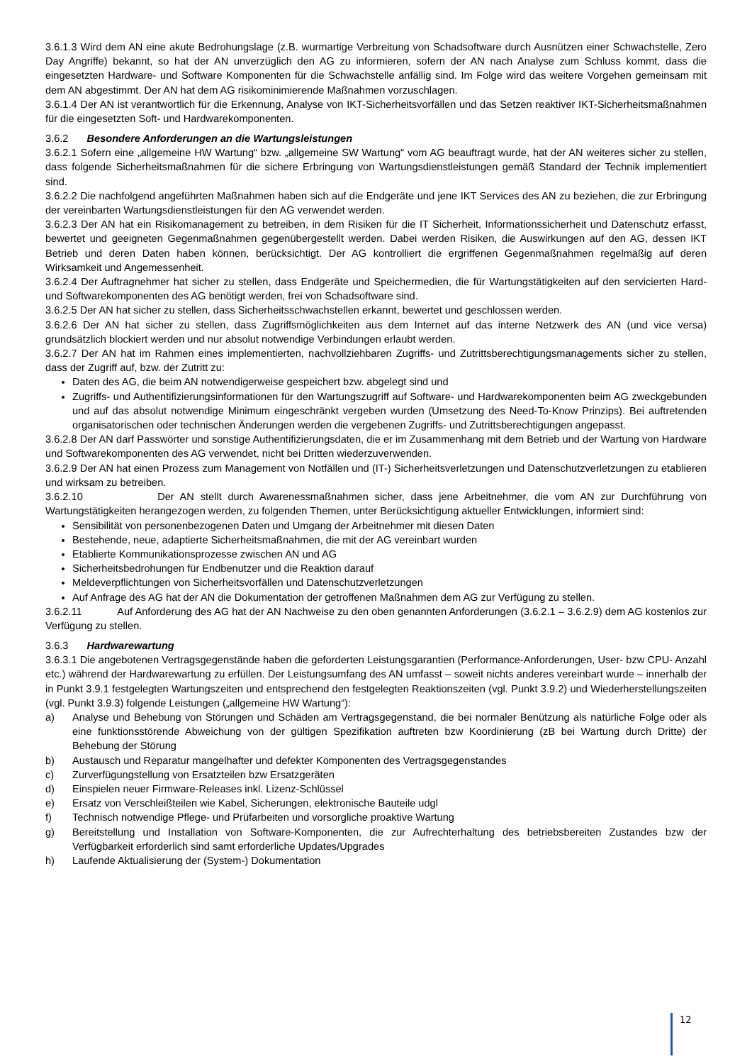3.6.1.3 Wird dem AN eine akute Bedrohungslage (z.B. wurmartige Verbreitung von Schadsoftware durch Ausnützen einer Schwachstelle, Zero Day Angriffe) bekannt, so hat der AN unverzüglich den AG zu informieren, sofern der AN nach Analyse zum Schluss kommt, dass die eingesetzten Hardware- und Software Komponenten für die Schwachstelle anfällig sind. Im Folge wird das weitere Vorgehen gemeinsam mit dem AN abgestimmt. Der AN hat dem AG risikominimierende Maßnahmen vorzuschlagen.
3.6.1.4 Der AN ist verantwortlich für die Erkennung, Analyse von IKT-Sicherheitsvorfällen und das Setzen reaktiver IKT-Sicherheitsmaßnahmen für die eingesetzten Soft- und Hardwarekomponenten.
3.6.2 Besondere Anforderungen an die Wartungsleistungen
3.6.2.1 Sofern eine „allgemeine HW Wartung“ bzw. „allgemeine SW Wartung“ vom AG beauftragt wurde, hat der AN weiteres sicher zu stellen, dass folgende Sicherheitsmaßnahmen für die sichere Erbringung von Wartungsdienstleistungen gemäß Standard der Technik implementiert sind.
3.6.2.2 Die nachfolgend angeführten Maßnahmen haben sich auf die Endgeräte und jene IKT Services des AN zu beziehen, die zur Erbringung der vereinbarten Wartungsdienstleistungen für den AG verwendet werden.
3.6.2.3 Der AN hat ein Risikomanagement zu betreiben, in dem Risiken für die IT Sicherheit, Informationssicherheit und Datenschutz erfasst, bewertet und geeigneten Gegenmaßnahmen gegenübergestellt werden. Dabei werden Risiken, die Auswirkungen auf den AG, dessen IKT Betrieb und deren Daten haben können, berücksichtigt. Der AG kontrolliert die ergriffenen Gegenmaßnahmen regelmäßig auf deren Wirksamkeit und Angemessenheit.
3.6.2.4 Der Auftragnehmer hat sicher zu stellen, dass Endgeräte und Speichermedien, die für Wartungstätigkeiten auf den servicierten Hard- und Softwarekomponenten des AG benötigt werden, frei von Schadsoftware sind.
3.6.2.5 Der AN hat sicher zu stellen, dass Sicherheitsschwachstellen erkannt, bewertet und geschlossen werden.
3.6.2.6 Der AN hat sicher zu stellen, dass Zugriffsmöglichkeiten aus dem Internet auf das interne Netzwerk des AN (und vice versa) grundsätzlich blockiert werden und nur absolut notwendige Verbindungen erlaubt werden.
3.6.2.7 Der AN hat im Rahmen eines implementierten, nachvollziehbaren Zugriffs- und Zutrittsberechtigungsmanagements sicher zu stellen, dass der Zugriff auf, bzw. der Zutritt zu:
Daten des AG, die beim AN notwendigerweise gespeichert bzw. abgelegt sind und
Zugriffs- und Authentifizierungsinformationen für den Wartungszugriff auf Software- und Hardwarekomponenten beim AG zweckgebunden und auf das absolut notwendige Minimum eingeschränkt vergeben wurden (Umsetzung des Need-To-Know Prinzips). Bei auftretenden organisatorischen oder technischen Änderungen werden die vergebenen Zugriffs- und Zutrittsberechtigungen angepasst.
3.6.2.8 Der AN darf Passwörter und sonstige Authentifizierungsdaten, die er im Zusammenhang mit dem Betrieb und der Wartung von Hardware und Softwarekomponenten des AG verwendet, nicht bei Dritten wiederzuverwenden.
3.6.2.9 Der AN hat einen Prozess zum Management von Notfällen und (IT-) Sicherheitsverletzungen und Datenschutzverletzungen zu etablieren und wirksam zu betreiben.
3.6.2.10 Der AN stellt durch Awarenessmaßnahmen sicher, dass jene Arbeitnehmer, die vom AN zur Durchführung von Wartungstätigkeiten herangezogen werden, zu folgenden Themen, unter Berücksichtigung aktueller Entwicklungen, informiert sind:
Sensibilität von personenbezogenen Daten und Umgang der Arbeitnehmer mit diesen Daten
Bestehende, neue, adaptierte Sicherheitsmaßnahmen, die mit der AG vereinbart wurden
Etablierte Kommunikationsprozesse zwischen AN und AG
Sicherheitsbedrohungen für Endbenutzer und die Reaktion darauf
Meldeverpflichtungen von Sicherheitsvorfällen und Datenschutzverletzungen
Auf Anfrage des AG hat der AN die Dokumentation der getroffenen Maßnahmen dem AG zur Verfügung zu stellen.
3.6.2.11 Auf Anforderung des AG hat der AN Nachweise zu den oben genannten Anforderungen (3.6.2.1 – 3.6.2.9) dem AG kostenlos zur Verfügung zu stellen.
3.6.3 Hardwarewartung
3.6.3.1 Die angebotenen Vertragsgegenstände haben die geforderten Leistungsgarantien (Performance-Anforderungen, User- bzw CPU- Anzahl etc.) während der Hardwarewartung zu erfüllen. Der Leistungsumfang des AN umfasst – soweit nichts anderes vereinbart wurde – innerhalb der in Punkt 3.9.1 festgelegten Wartungszeiten und entsprechend den festgelegten Reaktionszeiten (vgl. Punkt 3.9.2) und Wiederherstellungszeiten (vgl. Punkt 3.9.3) folgende Leistungen („allgemeine HW Wartung“):
a) Analyse und Behebung von Störungen und Schäden am Vertragsgegenstand, die bei normaler Benützung als natürliche Folge oder als eine funktionsstörende Abweichung von der gültigen Spezifikation auftreten bzw Koordinierung (zB bei Wartung durch Dritte) der Behebung der Störung
b) Austausch und Reparatur mangelhafter und defekter Komponenten des Vertragsgegenstandes
c) Zurverfügungstellung von Ersatzteilen bzw Ersatzgeräten
d) Einspielen neuer Firmware-Releases inkl. Lizenz-Schlüssel
e) Ersatz von Verschleißteilen wie Kabel, Sicherungen, elektronische Bauteile udgl
f) Technisch notwendige Pflege- und Prüfarbeiten und vorsorgliche proaktive Wartung
g) Bereitstellung und Installation von Software-Komponenten, die zur Aufrechterhaltung des betriebsbereiten Zustandes bzw der Verfügbarkeit erforderlich sind samt erforderliche Updates/Upgrades
h) Laufende Aktualisierung der (System-) Dokumentation
12